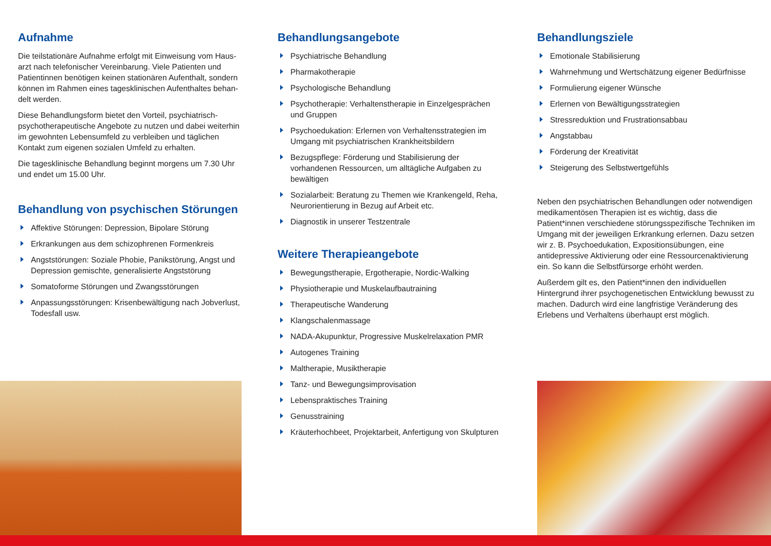Aufnahme
Die teilstationäre Aufnahme erfolgt mit Einweisung vom Haus­arzt nach telefonischer Vereinbarung. Viele Patienten und Patientinnen benötigen keinen stationären Aufenthalt, sondern können im Rahmen eines tagesklinischen Aufenthaltes behan­delt werden.
Diese Behandlungsform bietet den Vorteil, psychiatrisch-psychotherapeutische Angebote zu nutzen und dabei weiterhin im gewohnten Lebensumfeld zu verbleiben und täglichen Kontakt zum eigenen sozialen Umfeld zu erhalten.
Die tagesklinische Behandlung beginnt morgens um 7.30 Uhr und endet um 15.00 Uhr.
Behandlung von psychischen Störungen
Affektive Störungen: Depression, Bipolare Störung
Erkrankungen aus dem schizophrenen Formenkreis
Angststörungen: Soziale Phobie, Panikstörung, Angst und Depression gemischte, generalisierte Angststörung
Somatoforme Störungen und Zwangsstörungen
Anpassungsstörungen: Krisenbewältigung nach Jobverlust, Todesfall usw.
Behandlungsangebote
Psychiatrische Behandlung
Pharmakotherapie
Psychologische Behandlung
Psychotherapie: Verhaltenstherapie in Einzelgesprächen und Gruppen
Psychoedukation: Erlernen von Verhaltensstrategien im Umgang mit psychiatrischen Krankheitsbildern
Bezugspflege: Förderung und Stabilisierung der vorhandenen Ressourcen, um alltägliche Aufgaben zu bewältigen
Sozialarbeit: Beratung zu Themen wie Krankengeld, Reha, Neurorientierung in Bezug auf Arbeit etc.
Diagnostik in unserer Testzentrale
Weitere Therapieangebote
Bewegungstherapie, Ergotherapie, Nordic-Walking
Physiotherapie und Muskelaufbautraining
Therapeutische Wanderung
Klangschalenmassage
NADA-Akupunktur, Progressive Muskelrelaxation PMR
Autogenes Training
Maltherapie, Musiktherapie
Tanz- und Bewegungsimprovisation
Lebenspraktisches Training
Genusstraining
Kräuterhochbeet, Projektarbeit, Anfertigung von Skulpturen
Behandlungsziele
Emotionale Stabilisierung
Wahrnehmung und Wertschätzung eigener Bedürfnisse
Formulierung eigener Wünsche
Erlernen von Bewältigungsstrategien
Stressreduktion und Frustrationsabbau
Angstabbau
Förderung der Kreativität
Steigerung des Selbstwertgefühls
Neben den psychiatrischen Behandlungen oder notwendi­gen medikamentösen Therapien ist es wichtig, dass die Patient*innen verschiedene störungsspezifische Techniken im Umgang mit der jeweiligen Erkrankung erlernen. Dazu setzen wir z. B. Psychoedukation, Expositionsübungen, eine antidepressive Aktivierung oder eine Ressourcenaktivierung ein. So kann die Selbstfürsorge erhöht werden.
Außerdem gilt es, den Patient*innen den individuellen Hintergrund ihrer psychogenetischen Entwicklung bewusst zu machen. Dadurch wird eine langfristige Veränderung des Erlebens und Verhaltens überhaupt erst möglich.